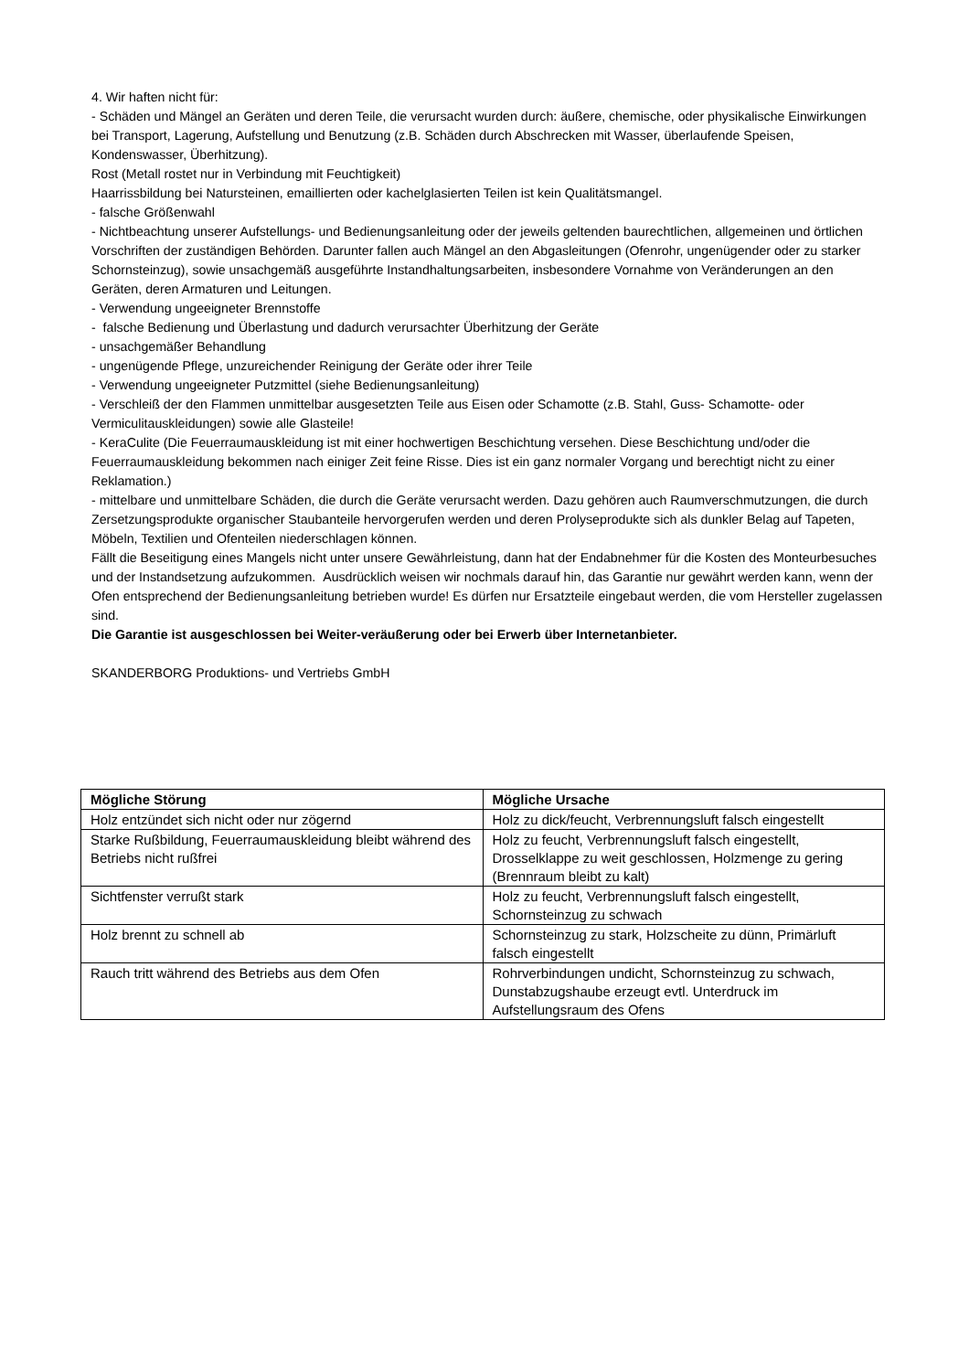4. Wir haften nicht für:
- Schäden und Mängel an Geräten und deren Teile, die verursacht wurden durch: äußere, chemische, oder physikalische Einwirkungen bei Transport, Lagerung, Aufstellung und Benutzung (z.B. Schäden durch Abschrecken mit Wasser, überlaufende Speisen, Kondenswasser, Überhitzung).
Rost (Metall rostet nur in Verbindung mit Feuchtigkeit)
Haarrissbildung bei Natursteinen, emaillierten oder kachelglasierten Teilen ist kein Qualitätsmangel.
- falsche Größenwahl
- Nichtbeachtung unserer Aufstellungs- und Bedienungsanleitung oder der jeweils geltenden baurechtlichen, allgemeinen und örtlichen Vorschriften der zuständigen Behörden. Darunter fallen auch Mängel an den Abgasleitungen (Ofenrohr, ungenügender oder zu starker Schornsteinzug), sowie unsachgemäß ausgeführte Instandhaltungsarbeiten, insbesondere Vornahme von Veränderungen an den Geräten, deren Armaturen und Leitungen.
- Verwendung ungeeigneter Brennstoffe
- falsche Bedienung und Überlastung und dadurch verursachter Überhitzung der Geräte
- unsachgemäßer Behandlung
- ungenügende Pflege, unzureichender Reinigung der Geräte oder ihrer Teile
- Verwendung ungeeigneter Putzmittel (siehe Bedienungsanleitung)
- Verschleiß der den Flammen unmittelbar ausgesetzten Teile aus Eisen oder Schamotte (z.B. Stahl, Guss- Schamotte- oder Vermiculitauskleidungen) sowie alle Glasteile!
- KeraCulite (Die Feuerraumauskleidung ist mit einer hochwertigen Beschichtung versehen. Diese Beschichtung und/oder die Feuerraumauskleidung bekommen nach einiger Zeit feine Risse. Dies ist ein ganz normaler Vorgang und berechtigt nicht zu einer Reklamation.)
- mittelbare und unmittelbare Schäden, die durch die Geräte verursacht werden. Dazu gehören auch Raumverschmutzungen, die durch Zersetzungsprodukte organischer Staubanteile hervorgerufen werden und deren Prolyseprodukte sich als dunkler Belag auf Tapeten, Möbeln, Textilien und Ofenteilen niederschlagen können.
Fällt die Beseitigung eines Mangels nicht unter unsere Gewährleistung, dann hat der Endabnehmer für die Kosten des Monteurbesuches und der Instandsetzung aufzukommen. Ausdrücklich weisen wir nochmals darauf hin, das Garantie nur gewährt werden kann, wenn der Ofen entsprechend der Bedienungsanleitung betrieben wurde! Es dürfen nur Ersatzteile eingebaut werden, die vom Hersteller zugelassen sind.
Die Garantie ist ausgeschlossen bei Weiter-veräußerung oder bei Erwerb über Internetanbieter.
SKANDERBORG Produktions- und Vertriebs GmbH
| Mögliche Störung | Mögliche Ursache |
| --- | --- |
| Holz entzündet sich nicht oder nur zögernd | Holz zu dick/feucht, Verbrennungsluft falsch eingestellt |
| Starke Rußbildung, Feuerraumauskleidung bleibt während des Betriebs nicht rußfrei | Holz zu feucht, Verbrennungsluft falsch eingestellt, Drosselklappe zu weit geschlossen, Holzmenge zu gering (Brennraum bleibt zu kalt) |
| Sichtfenster verrußt stark | Holz zu feucht, Verbrennungsluft falsch eingestellt, Schornsteinzug zu schwach |
| Holz brennt zu schnell ab | Schornsteinzug zu stark, Holzscheite zu dünn, Primärluft falsch eingestellt |
| Rauch tritt während des Betriebs aus dem Ofen | Rohrverbindungen undicht, Schornsteinzug zu schwach, Dunstabzugshaube erzeugt evtl. Unterdruck im Aufstellungsraum des Ofens |